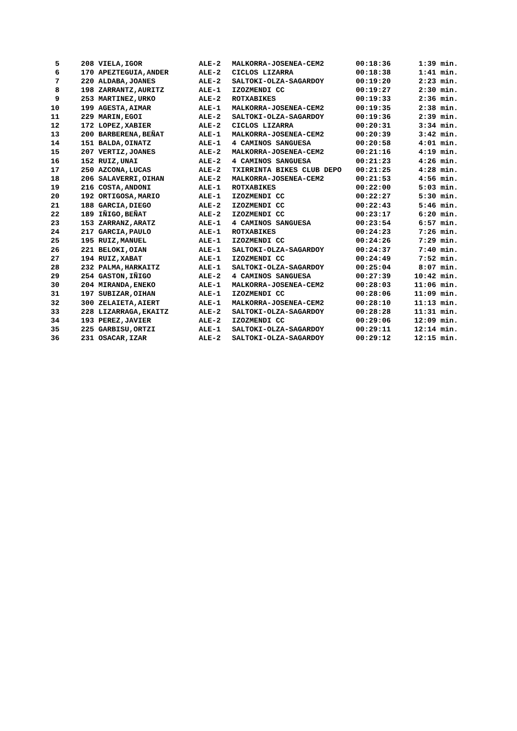| 5 | 208 VIELA,IGOR | ALE-2 | MALKORRA-JOSENEA-CEM2 | 00:18:36 | 1:39 min. |
| 6 | 170 APEZTEGUIA,ANDER | ALE-2 | CICLOS LIZARRA | 00:18:38 | 1:41 min. |
| 7 | 220 ALDABA,JOANES | ALE-2 | SALTOKI-OLZA-SAGARDOY | 00:19:20 | 2:23 min. |
| 8 | 198 ZARRANTZ,AURITZ | ALE-1 | IZOZMENDI CC | 00:19:27 | 2:30 min. |
| 9 | 253 MARTINEZ,URKO | ALE-2 | ROTXABIKES | 00:19:33 | 2:36 min. |
| 10 | 199 AGESTA,AIMAR | ALE-1 | MALKORRA-JOSENEA-CEM2 | 00:19:35 | 2:38 min. |
| 11 | 229 MARIN,EGOI | ALE-2 | SALTOKI-OLZA-SAGARDOY | 00:19:36 | 2:39 min. |
| 12 | 172 LOPEZ,XABIER | ALE-2 | CICLOS LIZARRA | 00:20:31 | 3:34 min. |
| 13 | 200 BARBERENA,BEÑAT | ALE-1 | MALKORRA-JOSENEA-CEM2 | 00:20:39 | 3:42 min. |
| 14 | 151 BALDA,OINATZ | ALE-1 | 4 CAMINOS SANGUESA | 00:20:58 | 4:01 min. |
| 15 | 207 VERTIZ,JOANES | ALE-2 | MALKORRA-JOSENEA-CEM2 | 00:21:16 | 4:19 min. |
| 16 | 152 RUIZ,UNAI | ALE-2 | 4 CAMINOS SANGUESA | 00:21:23 | 4:26 min. |
| 17 | 250 AZCONA,LUCAS | ALE-2 | TXIRRINTA BIKES CLUB DEPO | 00:21:25 | 4:28 min. |
| 18 | 206 SALAVERRI,OIHAN | ALE-2 | MALKORRA-JOSENEA-CEM2 | 00:21:53 | 4:56 min. |
| 19 | 216 COSTA,ANDONI | ALE-1 | ROTXABIKES | 00:22:00 | 5:03 min. |
| 20 | 192 ORTIGOSA,MARIO | ALE-1 | IZOZMENDI CC | 00:22:27 | 5:30 min. |
| 21 | 188 GARCIA,DIEGO | ALE-2 | IZOZMENDI CC | 00:22:43 | 5:46 min. |
| 22 | 189 IÑIGO,BEÑAT | ALE-2 | IZOZMENDI CC | 00:23:17 | 6:20 min. |
| 23 | 153 ZARRANZ,ARATZ | ALE-1 | 4 CAMINOS SANGUESA | 00:23:54 | 6:57 min. |
| 24 | 217 GARCIA,PAULO | ALE-1 | ROTXABIKES | 00:24:23 | 7:26 min. |
| 25 | 195 RUIZ,MANUEL | ALE-1 | IZOZMENDI CC | 00:24:26 | 7:29 min. |
| 26 | 221 BELOKI,OIAN | ALE-1 | SALTOKI-OLZA-SAGARDOY | 00:24:37 | 7:40 min. |
| 27 | 194 RUIZ,XABAT | ALE-1 | IZOZMENDI CC | 00:24:49 | 7:52 min. |
| 28 | 232 PALMA,HARKAITZ | ALE-1 | SALTOKI-OLZA-SAGARDOY | 00:25:04 | 8:07 min. |
| 29 | 254 GASTON,IÑIGO | ALE-2 | 4 CAMINOS SANGUESA | 00:27:39 | 10:42 min. |
| 30 | 204 MIRANDA,ENEKO | ALE-1 | MALKORRA-JOSENEA-CEM2 | 00:28:03 | 11:06 min. |
| 31 | 197 SUBIZAR,OIHAN | ALE-1 | IZOZMENDI CC | 00:28:06 | 11:09 min. |
| 32 | 300 ZELAIETA,AIERT | ALE-1 | MALKORRA-JOSENEA-CEM2 | 00:28:10 | 11:13 min. |
| 33 | 228 LIZARRAGA,EKAITZ | ALE-2 | SALTOKI-OLZA-SAGARDOY | 00:28:28 | 11:31 min. |
| 34 | 193 PEREZ,JAVIER | ALE-2 | IZOZMENDI CC | 00:29:06 | 12:09 min. |
| 35 | 225 GARBISU,ORTZI | ALE-1 | SALTOKI-OLZA-SAGARDOY | 00:29:11 | 12:14 min. |
| 36 | 231 OSACAR,IZAR | ALE-2 | SALTOKI-OLZA-SAGARDOY | 00:29:12 | 12:15 min. |